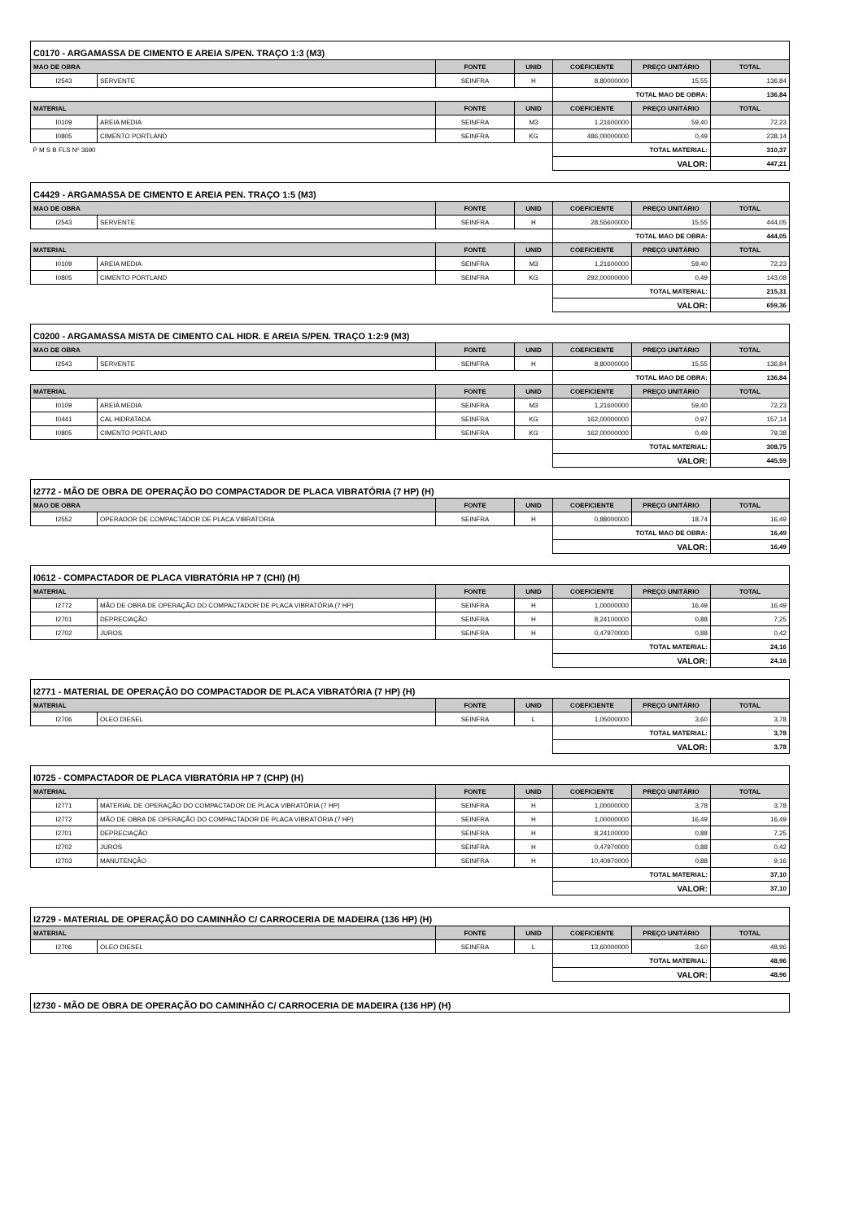C0170 - ARGAMASSA DE CIMENTO E AREIA S/PEN. TRAÇO 1:3 (M3)
| MAO DE OBRA | | FONTE | UNID | COEFICIENTE | PREÇO UNITÁRIO | TOTAL |
| --- | --- | --- | --- | --- | --- | --- |
| I2543 | SERVENTE | SEINFRA | H | 8,80000000 | 15,55 | 136,84 |
| | | | | TOTAL MAO DE OBRA: | | 136,84 |
| MATERIAL | | FONTE | UNID | COEFICIENTE | PREÇO UNITÁRIO | TOTAL |
| I0109 | AREIA MEDIA | SEINFRA | M3 | 1,21600000 | 59,40 | 72,23 |
| I0805 | CIMENTO PORTLAND | SEINFRA | KG | 486,00000000 | 0,49 | 238,14 |
| P M S B FLS Nº 3690 | | | | TOTAL MATERIAL: | | 310,37 |
| | | | | VALOR: | | 447,21 |
C4429 - ARGAMASSA DE CIMENTO E AREIA PEN. TRAÇO 1:5 (M3)
| MAO DE OBRA | | FONTE | UNID | COEFICIENTE | PREÇO UNITÁRIO | TOTAL |
| --- | --- | --- | --- | --- | --- | --- |
| I2543 | SERVENTE | SEINFRA | H | 28,55600000 | 15,55 | 444,05 |
| | | | | TOTAL MAO DE OBRA: | | 444,05 |
| MATERIAL | | FONTE | UNID | COEFICIENTE | PREÇO UNITÁRIO | TOTAL |
| I0109 | AREIA MEDIA | SEINFRA | M3 | 1,21600000 | 59,40 | 72,23 |
| I0805 | CIMENTO PORTLAND | SEINFRA | KG | 292,00000000 | 0,49 | 143,08 |
| | | | | TOTAL MATERIAL: | | 215,31 |
| | | | | VALOR: | | 659,36 |
C0200 - ARGAMASSA MISTA DE CIMENTO CAL HIDR. E AREIA S/PEN. TRAÇO 1:2:9 (M3)
| MAO DE OBRA | | FONTE | UNID | COEFICIENTE | PREÇO UNITÁRIO | TOTAL |
| --- | --- | --- | --- | --- | --- | --- |
| I2543 | SERVENTE | SEINFRA | H | 8,80000000 | 15,55 | 136,84 |
| | | | | TOTAL MAO DE OBRA: | | 136,84 |
| MATERIAL | | FONTE | UNID | COEFICIENTE | PREÇO UNITÁRIO | TOTAL |
| I0109 | AREIA MEDIA | SEINFRA | M3 | 1,21600000 | 59,40 | 72,23 |
| I0441 | CAL HIDRATADA | SEINFRA | KG | 162,00000000 | 0,97 | 157,14 |
| I0805 | CIMENTO PORTLAND | SEINFRA | KG | 162,00000000 | 0,49 | 79,38 |
| | | | | TOTAL MATERIAL: | | 308,75 |
| | | | | VALOR: | | 445,59 |
I2772 - MÃO DE OBRA DE OPERAÇÃO DO COMPACTADOR DE PLACA VIBRATÓRIA (7 HP) (H)
| MAO DE OBRA | | FONTE | UNID | COEFICIENTE | PREÇO UNITÁRIO | TOTAL |
| --- | --- | --- | --- | --- | --- | --- |
| I2552 | OPERADOR DE COMPACTADOR DE PLACA VIBRATORIA | SEINFRA | H | 0,88000000 | 18,74 | 16,49 |
| | | | | TOTAL MAO DE OBRA: | | 16,49 |
| | | | | VALOR: | | 16,49 |
I0612 - COMPACTADOR DE PLACA VIBRATÓRIA HP 7 (CHI) (H)
| MATERIAL | | FONTE | UNID | COEFICIENTE | PREÇO UNITÁRIO | TOTAL |
| --- | --- | --- | --- | --- | --- | --- |
| I2772 | MÃO DE OBRA DE OPERAÇÃO DO COMPACTADOR DE PLACA VIBRATÓRIA (7 HP) | SEINFRA | H | 1,00000000 | 16,49 | 16,49 |
| I2701 | DEPRECIAÇÃO | SEINFRA | H | 8,24100000 | 0,88 | 7,25 |
| I2702 | JUROS | SEINFRA | H | 0,47970000 | 0,88 | 0,42 |
| | | | | TOTAL MATERIAL: | | 24,16 |
| | | | | VALOR: | | 24,16 |
I2771 - MATERIAL DE OPERAÇÃO DO COMPACTADOR DE PLACA VIBRATÓRIA (7 HP) (H)
| MATERIAL | | FONTE | UNID | COEFICIENTE | PREÇO UNITÁRIO | TOTAL |
| --- | --- | --- | --- | --- | --- | --- |
| I2706 | OLEO DIESEL | SEINFRA | L | 1,05000000 | 3,60 | 3,78 |
| | | | | TOTAL MATERIAL: | | 3,78 |
| | | | | VALOR: | | 3,78 |
I0725 - COMPACTADOR DE PLACA VIBRATÓRIA HP 7 (CHP) (H)
| MATERIAL | | FONTE | UNID | COEFICIENTE | PREÇO UNITÁRIO | TOTAL |
| --- | --- | --- | --- | --- | --- | --- |
| I2771 | MATERIAL DE OPERAÇÃO DO COMPACTADOR DE PLACA VIBRATÓRIA (7 HP) | SEINFRA | H | 1,00000000 | 3,78 | 3,78 |
| I2772 | MÃO DE OBRA DE OPERAÇÃO DO COMPACTADOR DE PLACA VIBRATÓRIA (7 HP) | SEINFRA | H | 1,00000000 | 16,49 | 16,49 |
| I2701 | DEPRECIAÇÃO | SEINFRA | H | 8,24100000 | 0,88 | 7,25 |
| I2702 | JUROS | SEINFRA | H | 0,47970000 | 0,88 | 0,42 |
| I2703 | MANUTENÇÃO | SEINFRA | H | 10,40970000 | 0,88 | 9,16 |
| | | | | TOTAL MATERIAL: | | 37,10 |
| | | | | VALOR: | | 37,10 |
I2729 - MATERIAL DE OPERAÇÃO DO CAMINHÃO C/ CARROCERIA DE MADEIRA (136 HP) (H)
| MATERIAL | | FONTE | UNID | COEFICIENTE | PREÇO UNITÁRIO | TOTAL |
| --- | --- | --- | --- | --- | --- | --- |
| I2706 | OLEO DIESEL | SEINFRA | L | 13,60000000 | 3,60 | 48,96 |
| | | | | TOTAL MATERIAL: | | 48,96 |
| | | | | VALOR: | | 48,96 |
I2730 - MÃO DE OBRA DE OPERAÇÃO DO CAMINHÃO C/ CARROCERIA DE MADEIRA (136 HP) (H)